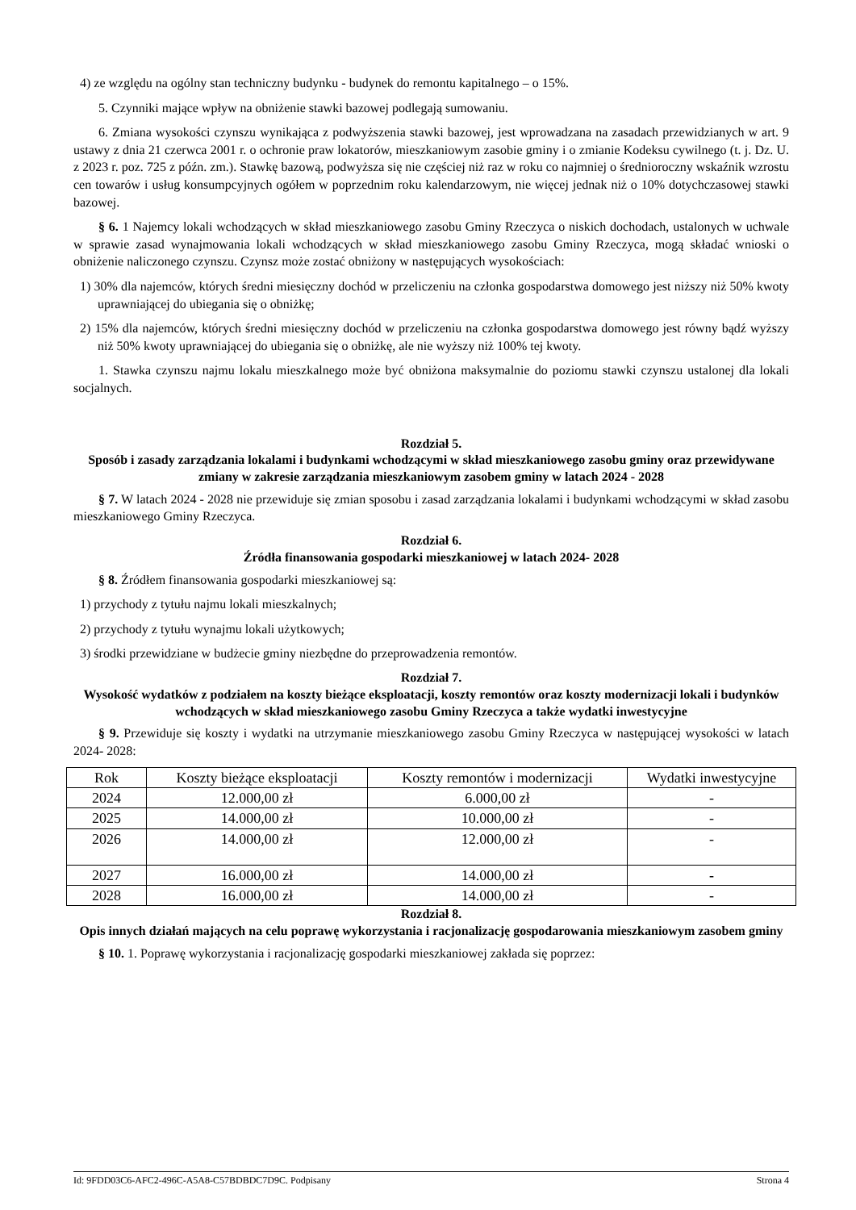4) ze względu na ogólny stan techniczny budynku - budynek do remontu kapitalnego – o 15%.
5. Czynniki mające wpływ na obniżenie stawki bazowej podlegają sumowaniu.
6. Zmiana wysokości czynszu wynikająca z podwyższenia stawki bazowej, jest wprowadzana na zasadach przewidzianych w art. 9 ustawy z dnia 21 czerwca 2001 r. o ochronie praw lokatorów, mieszkaniowym zasobie gminy i o zmianie Kodeksu cywilnego (t. j. Dz. U. z 2023 r. poz. 725 z późn. zm.). Stawkę bazową, podwyższa się nie częściej niż raz w roku co najmniej o średnioroczny wskaźnik wzrostu cen towarów i usług konsumpcyjnych ogółem w poprzednim roku kalendarzowym, nie więcej jednak niż o 10% dotychczasowej stawki bazowej.
§ 6. 1 Najemcy lokali wchodzących w skład mieszkaniowego zasobu Gminy Rzeczyca o niskich dochodach, ustalonych w uchwale w sprawie zasad wynajmowania lokali wchodzących w skład mieszkaniowego zasobu Gminy Rzeczyca, mogą składać wnioski o obniżenie naliczonego czynszu. Czynsz może zostać obniżony w następujących wysokościach:
1) 30% dla najemców, których średni miesięczny dochód w przeliczeniu na członka gospodarstwa domowego jest niższy niż 50% kwoty uprawniającej do ubiegania się o obniżkę;
2) 15% dla najemców, których średni miesięczny dochód w przeliczeniu na członka gospodarstwa domowego jest równy bądź wyższy niż 50% kwoty uprawniającej do ubiegania się o obniżkę, ale nie wyższy niż 100% tej kwoty.
1. Stawka czynszu najmu lokalu mieszkalnego może być obniżona maksymalnie do poziomu stawki czynszu ustalonej dla lokali socjalnych.
Rozdział 5.
Sposób i zasady zarządzania lokalami i budynkami wchodzącymi w skład mieszkaniowego zasobu gminy oraz przewidywane zmiany w zakresie zarządzania mieszkaniowym zasobem gminy w latach 2024 - 2028
§ 7. W latach 2024 - 2028 nie przewiduje się zmian sposobu i zasad zarządzania lokalami i budynkami wchodzącymi w skład zasobu mieszkaniowego Gminy Rzeczyca.
Rozdział 6.
Źródła finansowania gospodarki mieszkaniowej w latach 2024- 2028
§ 8. Źródłem finansowania gospodarki mieszkaniowej są:
1) przychody z tytułu najmu lokali mieszkalnych;
2) przychody z tytułu wynajmu lokali użytkowych;
3) środki przewidziane w budżecie gminy niezbędne do przeprowadzenia remontów.
Rozdział 7.
Wysokość wydatków z podziałem na koszty bieżące eksploatacji, koszty remontów oraz koszty modernizacji lokali i budynków wchodzących w skład mieszkaniowego zasobu Gminy Rzeczyca a także wydatki inwestycyjne
§ 9. Przewiduje się koszty i wydatki na utrzymanie mieszkaniowego zasobu Gminy Rzeczyca w następującej wysokości w latach 2024- 2028:
| Rok | Koszty bieżące eksploatacji | Koszty remontów i modernizacji | Wydatki inwestycyjne |
| --- | --- | --- | --- |
| 2024 | 12.000,00 zł | 6.000,00 zł | - |
| 2025 | 14.000,00 zł | 10.000,00 zł | - |
| 2026 | 14.000,00 zł | 12.000,00 zł | - |
| 2027 | 16.000,00 zł | 14.000,00 zł | - |
| 2028 | 16.000,00 zł | 14.000,00 zł | - |
Rozdział 8.
Opis innych działań mających na celu poprawę wykorzystania i racjonalizację gospodarowania mieszkaniowym zasobem gminy
§ 10. 1. Poprawę wykorzystania i racjonalizację gospodarki mieszkaniowej zakłada się poprzez:
Id: 9FDD03C6-AFC2-496C-A5A8-C57BDBDC7D9C. Podpisany Strona 4